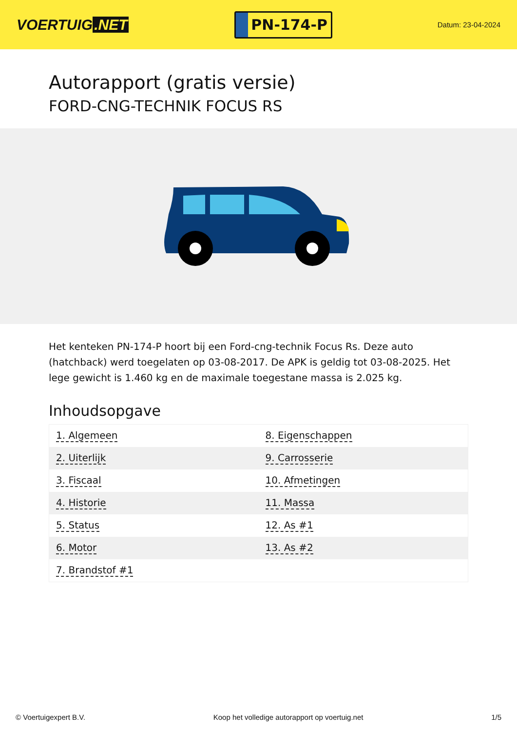VOERTUIG.NET
PN-174-P
Datum: 23-04-2024
Autorapport (gratis versie)
FORD-CNG-TECHNIK FOCUS RS
Het kenteken PN-174-P hoort bij een Ford-cng-technik Focus Rs. Deze auto (hatchback) werd toegelaten op 03-08-2017. De APK is geldig tot 03-08-2025. Het lege gewicht is 1.460 kg en de maximale toegestane massa is 2.025 kg.
Inhoudsopgave
| 1. Algemeen | 8. Eigenschappen |
| 2. Uiterlijk | 9. Carrosserie |
| 3. Fiscaal | 10. Afmetingen |
| 4. Historie | 11. Massa |
| 5. Status | 12. As #1 |
| 6. Motor | 13. As #2 |
| 7. Brandstof #1 | |
© Voertuigexpert B.V. Koop het volledige autorapport op voertuig.net 1/5